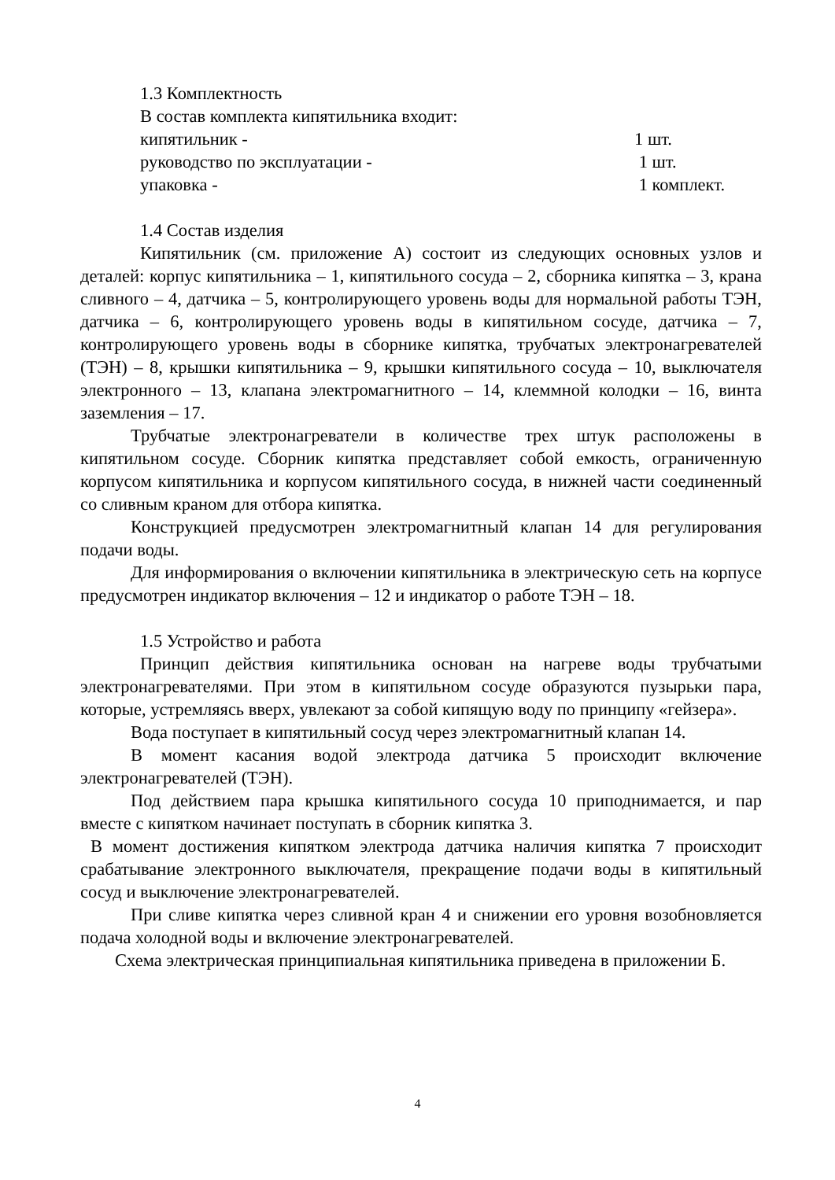1.3 Комплектность
В состав комплекта кипятильника входит:
кипятильник - 1 шт.
руководство по эксплуатации - 1 шт.
упаковка - 1 комплект.
1.4 Состав изделия
Кипятильник (см. приложение А) состоит из следующих основных узлов и деталей: корпус кипятильника – 1, кипятильного сосуда – 2, сборника кипятка – 3, крана сливного – 4, датчика – 5, контролирующего уровень воды для нормальной работы ТЭН, датчика – 6, контролирующего уровень воды в кипятильном сосуде, датчика – 7, контролирующего уровень воды в сборнике кипятка, трубчатых электронагревателей (ТЭН) – 8, крышки кипятильника – 9, крышки кипятильного сосуда – 10, выключателя электронного – 13, клапана электромагнитного – 14, клеммной колодки – 16, винта заземления – 17.
Трубчатые электронагреватели в количестве трех штук расположены в кипятильном сосуде. Сборник кипятка представляет собой емкость, ограниченную корпусом кипятильника и корпусом кипятильного сосуда, в нижней части соединенный со сливным краном для отбора кипятка.
Конструкцией предусмотрен электромагнитный клапан 14 для регулирования подачи воды.
Для информирования о включении кипятильника в электрическую сеть на корпусе предусмотрен индикатор включения – 12 и индикатор о работе ТЭН – 18.
1.5 Устройство и работа
Принцип действия кипятильника основан на нагреве воды трубчатыми электронагревателями. При этом в кипятильном сосуде образуются пузырьки пара, которые, устремляясь вверх, увлекают за собой кипящую воду по принципу «гейзера».
Вода поступает в кипятильный сосуд через электромагнитный клапан 14.
В момент касания водой электрода датчика 5 происходит включение электронагревателей (ТЭН).
Под действием пара крышка кипятильного сосуда 10 приподнимается, и пар вместе с кипятком начинает поступать в сборник кипятка 3.
В момент достижения кипятком электрода датчика наличия кипятка 7 происходит срабатывание электронного выключателя, прекращение подачи воды в кипятильный сосуд и выключение электронагревателей.
При сливе кипятка через сливной кран 4 и снижении его уровня возобновляется подача холодной воды и включение электронагревателей.
Схема электрическая принципиальная кипятильника приведена в приложении Б.
4